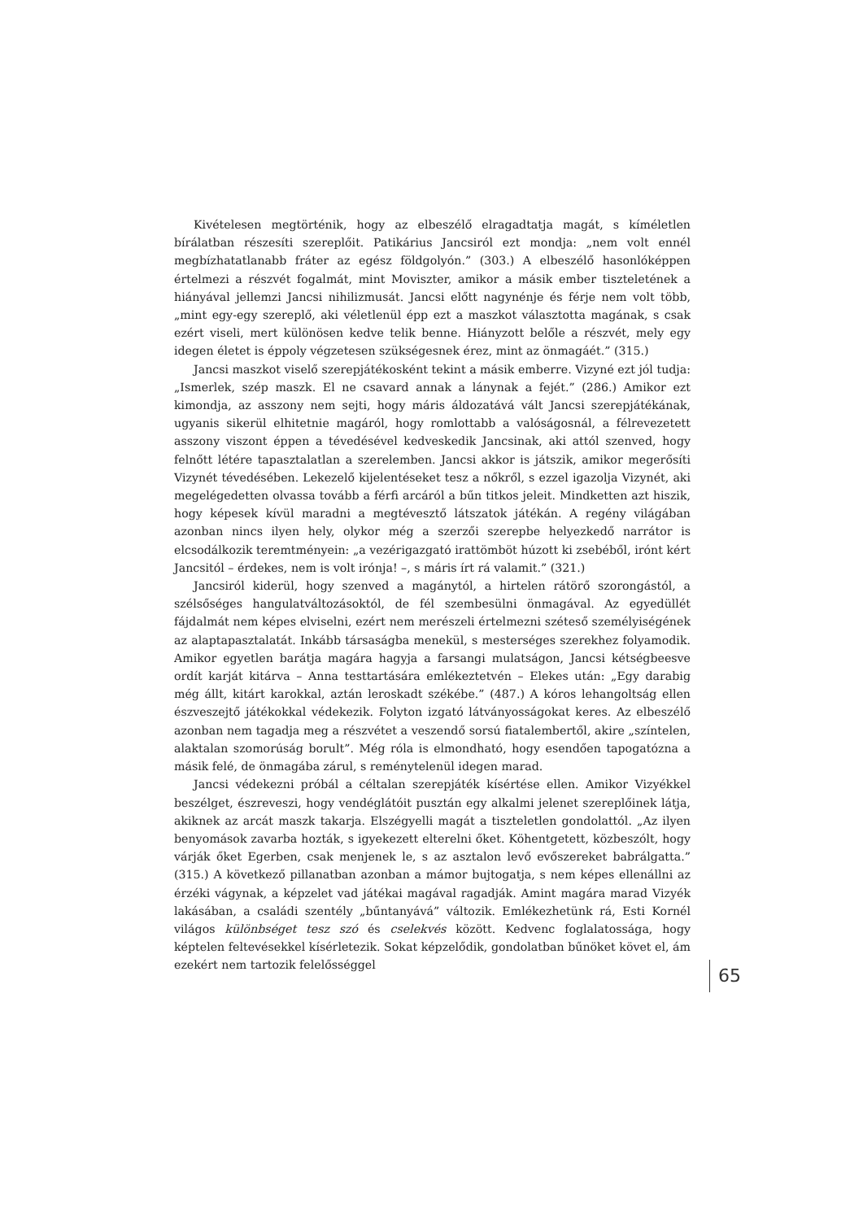Kivételesen megtörténik, hogy az elbeszélő elragadtatja magát, s kíméletlen bírálatban részesíti szereplőit. Patikárius Jancsiról ezt mondja: „nem volt ennél megbízhatatlanabb fráter az egész földgolyón.” (303.) A elbeszélő hasonlóképpen értelmezi a részvét fogalmát, mint Moviszter, amikor a másik ember tiszteletének a hiányával jellemzi Jancsi nihilizmusát. Jancsi előtt nagynénje és férje nem volt több, „mint egy-egy szereplő, aki véletlenül épp ezt a maszkot választotta magának, s csak ezért viseli, mert különösen kedve telik benne. Hiányzott belőle a részvét, mely egy idegen életet is éppoly végzetesen szükségesnek érez, mint az önmagáét.” (315.)
Jancsi maszkot viselő szerepjátékosként tekint a másik emberre. Vizyné ezt jól tudja: „Ismerlek, szép maszk. El ne csavard annak a lánynak a fejét.” (286.) Amikor ezt kimondja, az asszony nem sejti, hogy máris áldozatává vált Jancsi szerepjátékának, ugyanis sikerül elhitetnie magáról, hogy romlottabb a valóságosnál, a félrevezetett asszony viszont éppen a tévedésével kedveskedik Jancsinak, aki attól szenved, hogy felnőtt létére tapasztalatlan a szerelemben. Jancsi akkor is játszik, amikor megerősíti Vizynét tévedésében. Lekezelő kijelentéseket tesz a nőkről, s ezzel igazolja Vizynét, aki megelégedetten olvassa tovább a férfi arcáról a bűn titkos jeleit. Mindketten azt hiszik, hogy képesek kívül maradni a megtévesztő látszatok játékán. A regény világában azonban nincs ilyen hely, olykor még a szerzői szerepbe helyezkedő narrátor is elcsodálkozik teremtményein: „a vezérigazgató irattömböt húzott ki zsebéből, irónt kért Jancsitól – érdekes, nem is volt irónja! –, s máris írt rá valamit.” (321.)
Jancsiról kiderül, hogy szenved a magánytól, a hirtelen rátörő szorongástól, a szélsőséges hangulatváltozásoktól, de fél szembesülni önmagával. Az egyedüllét fájdalmát nem képes elviselni, ezért nem merészeli értelmezni széteső személyiségének az alaptapasztalatát. Inkább társaságba menekül, s mesterséges szerekhez folyamodik. Amikor egyetlen barátja magára hagyja a farsangi mulatságon, Jancsi kétségbeesve ordít karját kitárva – Anna testtartására emlékeztetvén – Elekes után: „Egy darabig még állt, kitárt karokkal, aztán leroskadt székébe.” (487.) A kóros lehangoltság ellen észveszejtő játékokkal védekezik. Folyton izgató látványosságokat keres. Az elbeszélő azonban nem tagadja meg a részvétet a veszendő sorsú fiatalembertől, akire „színtelen, alaktalan szomorúság borult”. Még róla is elmondható, hogy esendően tapogatózna a másik felé, de önmagába zárul, s reménytelenül idegen marad.
Jancsi védekezni próbál a céltalan szerepjáték kísértése ellen. Amikor Vizyékkel beszélget, észreveszi, hogy vendéglátóit pusztán egy alkalmi jelenet szereplőinek látja, akiknek az arcát maszk takarja. Elszégyelli magát a tiszteletlen gondolattól. „Az ilyen benyomások zavarba hozták, s igyekezett elterelni őket. Köhentgetett, közbeszólt, hogy várják őket Egerben, csak menjenek le, s az asztalon levő evőszereket babrálgatta.” (315.) A következő pillanatban azonban a mámor bujtogatja, s nem képes ellenállni az érzéki vágynak, a képzelet vad játékai magával ragadják. Amint magára marad Vizyék lakásában, a családi szentély „bűntanyává” változik. Emlékezhetünk rá, Esti Kornél világos különbséget tesz szó és cselekvés között. Kedvenc foglalatossága, hogy képtelen feltevésekkel kísérletezik. Sokat képzelődik, gondolatban bűnöket követ el, ám ezekért nem tartozik felelősséggel
65